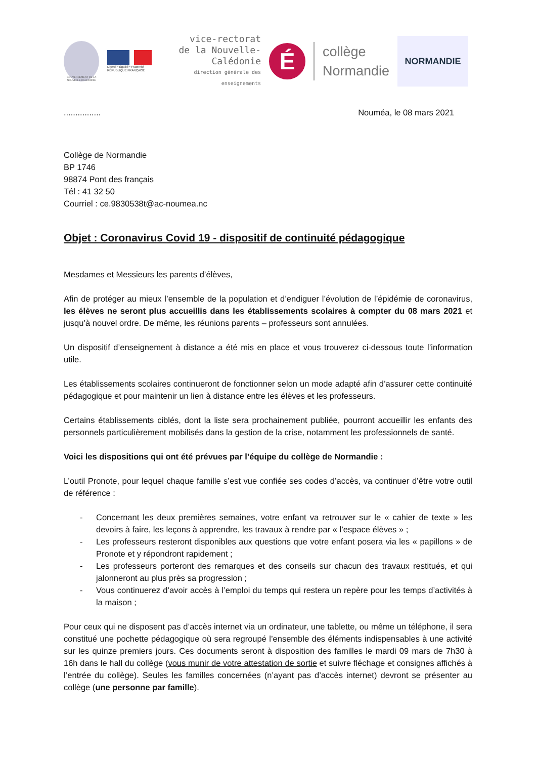GOUVERNEMENT DE LA NOUVELLE-CALÉDONIE
Liberté • Égalité • Fraternité
RÉPUBLIQUE FRANÇAISE
vice-rectorat
de la Nouvelle-Calédonie
direction générale des enseignements
É
collège
Normandie
NORMANDIE
................ Nouméa, le 08 mars 2021
Collège de Normandie
BP 1746
98874 Pont des français
Tél : 41 32 50
Courriel : ce.9830538t@ac-noumea.nc
Objet : Coronavirus Covid 19 - dispositif de continuité pédagogique
Mesdames et Messieurs les parents d’élèves,
Afin de protéger au mieux l’ensemble de la population et d’endiguer l’évolution de l’épidémie de coronavirus, les élèves ne seront plus accueillis dans les établissements scolaires à compter du 08 mars 2021 et jusqu’à nouvel ordre. De même, les réunions parents – professeurs sont annulées.
Un dispositif d’enseignement à distance a été mis en place et vous trouverez ci-dessous toute l’information utile.
Les établissements scolaires continueront de fonctionner selon un mode adapté afin d’assurer cette continuité pédagogique et pour maintenir un lien à distance entre les élèves et les professeurs.
Certains établissements ciblés, dont la liste sera prochainement publiée, pourront accueillir les enfants des personnels particulièrement mobilisés dans la gestion de la crise, notamment les professionnels de santé.
Voici les dispositions qui ont été prévues par l’équipe du collège de Normandie :
L’outil Pronote, pour lequel chaque famille s’est vue confiée ses codes d’accès, va continuer d’être votre outil de référence :
- Concernant les deux premières semaines, votre enfant va retrouver sur le « cahier de texte » les devoirs à faire, les leçons à apprendre, les travaux à rendre par « l’espace élèves » ;
- Les professeurs resteront disponibles aux questions que votre enfant posera via les « papillons » de Pronote et y répondront rapidement ;
- Les professeurs porteront des remarques et des conseils sur chacun des travaux restitués, et qui jalonneront au plus près sa progression ;
- Vous continuerez d’avoir accès à l’emploi du temps qui restera un repère pour les temps d’activités à la maison ;
Pour ceux qui ne disposent pas d’accès internet via un ordinateur, une tablette, ou même un téléphone, il sera constitué une pochette pédagogique où sera regroupé l’ensemble des éléments indispensables à une activité sur les quinze premiers jours. Ces documents seront à disposition des familles le mardi 09 mars de 7h30 à 16h dans le hall du collège (vous munir de votre attestation de sortie et suivre fléchage et consignes affichés à l’entrée du collège). Seules les familles concernées (n’ayant pas d’accès internet) devront se présenter au collège (une personne par famille).